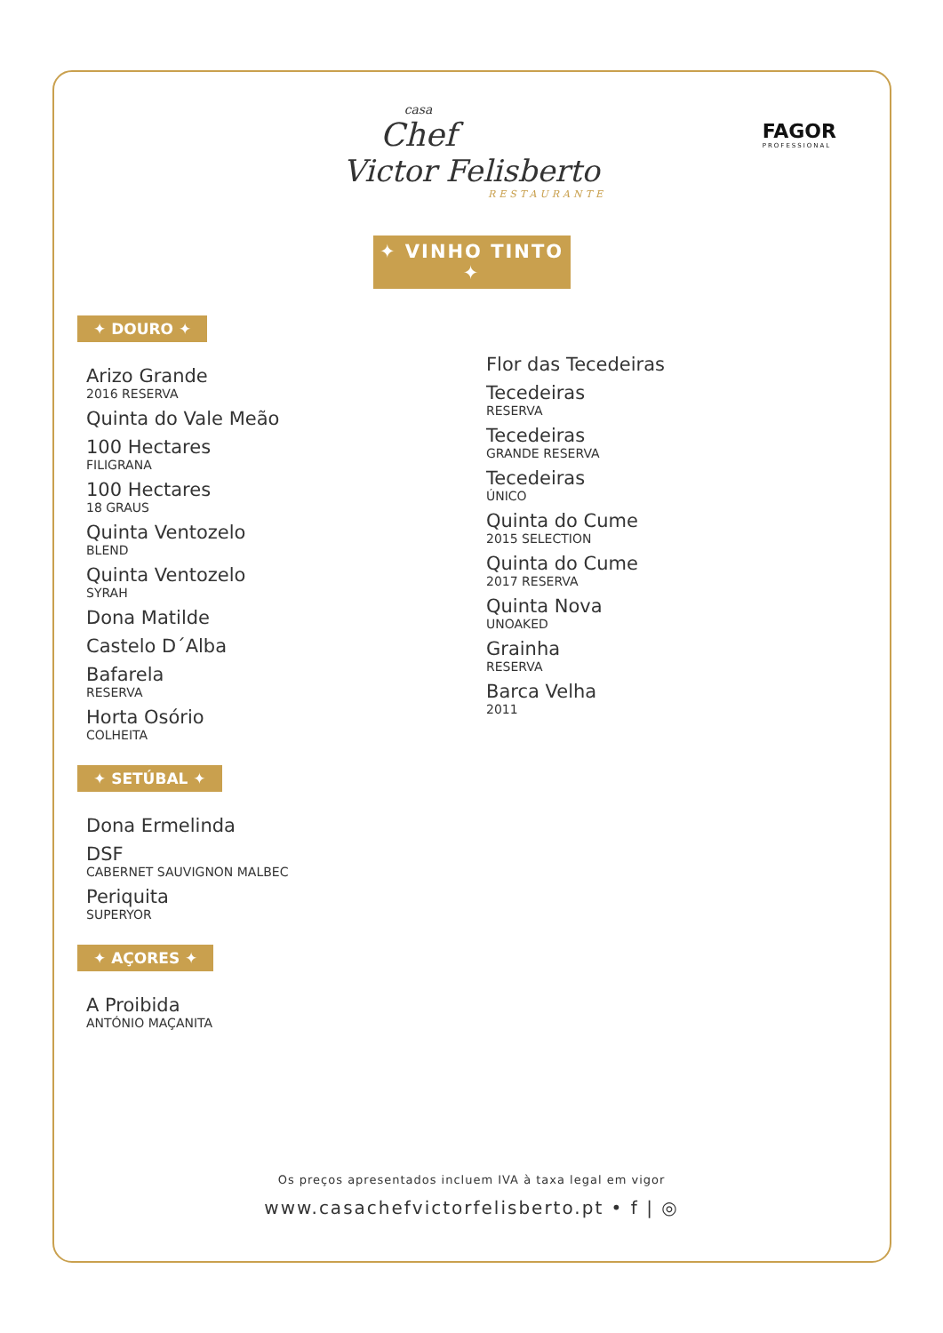FAGOR
PROFESSIONAL
casa
Chef
Victor Felisberto
RESTAURANTE
✦ VINHO TINTO ✦
✦ DOURO ✦
Arizo Grande
2016 RESERVA
Quinta do Vale Meão
100 Hectares
FILIGRANA
100 Hectares
18 GRAUS
Quinta Ventozelo
BLEND
Quinta Ventozelo
SYRAH
Dona Matilde
Castelo D´Alba
Bafarela
RESERVA
Horta Osório
COLHEITA
✦ SETÚBAL ✦
Dona Ermelinda
DSF
CABERNET SAUVIGNON MALBEC
Periquita
SUPERYOR
✦ AÇORES ✦
A Proibida
ANTÓNIO MAÇANITA
Flor das Tecedeiras
Tecedeiras
RESERVA
Tecedeiras
GRANDE RESERVA
Tecedeiras
ÚNICO
Quinta do Cume
2015 SELECTION
Quinta do Cume
2017 RESERVA
Quinta Nova
UNOAKED
Grainha
RESERVA
Barca Velha
2011
Os preços apresentados incluem IVA à taxa legal em vigor
www.casachefvictorfelisberto.pt • f | ◎